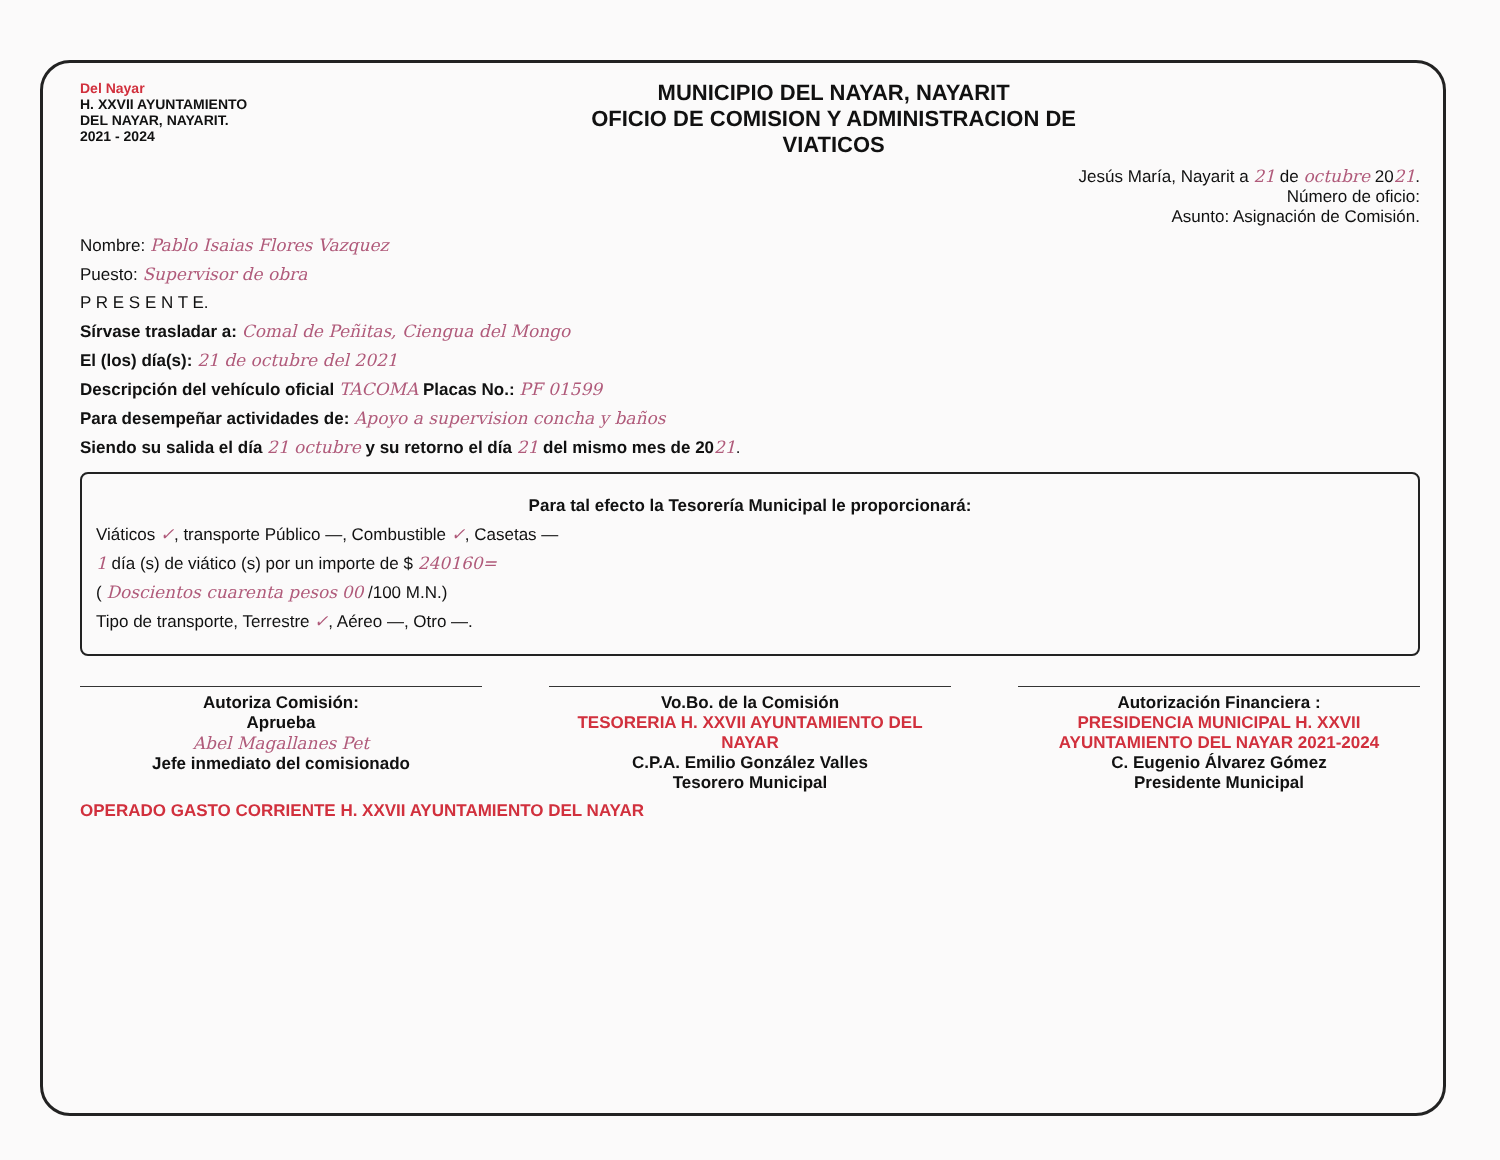Del Nayar
H. XXVII AYUNTAMIENTO
DEL NAYAR, NAYARIT.
2021 - 2024
MUNICIPIO DEL NAYAR, NAYARIT
OFICIO DE COMISION Y ADMINISTRACION DE
VIATICOS
Jesús María, Nayarit a 21 de octubre 2021.
Número de oficio:
Asunto: Asignación de Comisión.
Nombre: Pablo Isaias Flores Vazquez
Puesto: Supervisor de obra
P R E S E N T E.
Sírvase trasladar a: Comal de Peñitas, Ciengua del Mongo
El (los) día(s): 21 de octubre del 2021
Descripción del vehículo oficial TACOMA Placas No.: PF 01599
Para desempeñar actividades de: Apoyo a supervision concha y baños
Siendo su salida el día 21 octubre y su retorno el día 21 del mismo mes de 2021.
Para tal efecto la Tesorería Municipal le proporcionará:
Viáticos ✓, transporte Público —, Combustible ✓, Casetas —
1 día (s) de viático (s) por un importe de $ 240160=
( Doscientos cuarenta pesos 00 /100 M.N.)
Tipo de transporte, Terrestre ✓, Aéreo —, Otro —.
Autoriza Comisión:
Aprueba
Abel Magallanes Pet
Jefe inmediato del comisionado
Vo.Bo. de la Comisión
TESORERIA H. XXVII AYUNTAMIENTO DEL NAYAR
C.P.A. Emilio González Valles
Tesorero Municipal
Autorización Financiera :
PRESIDENCIA MUNICIPAL H. XXVII AYUNTAMIENTO DEL NAYAR 2021-2024
C. Eugenio Álvarez Gómez
Presidente Municipal
OPERADO GASTO CORRIENTE H. XXVII AYUNTAMIENTO DEL NAYAR